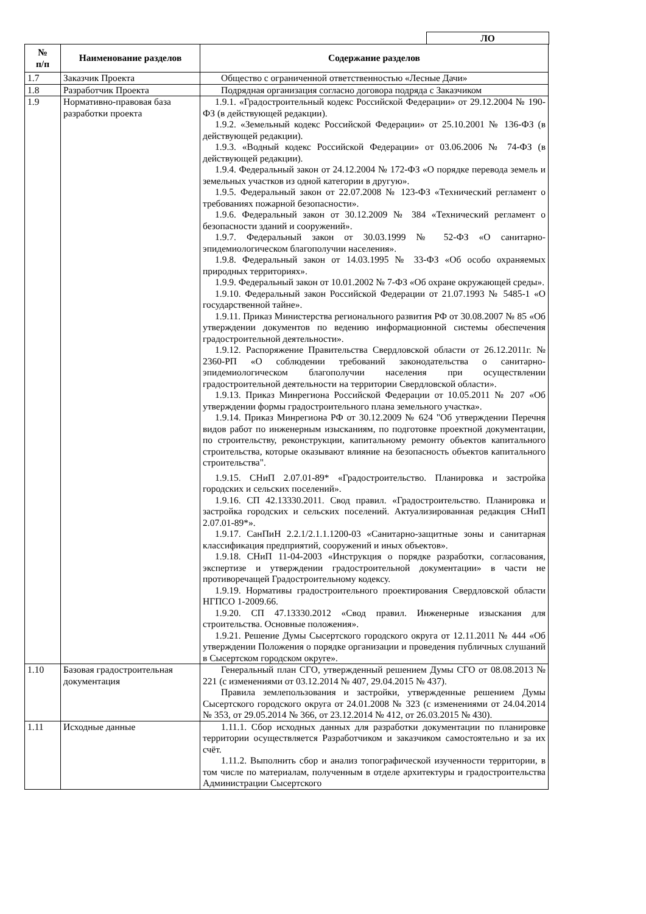ЛО
| № п/п | Наименование разделов | Содержание разделов |
| --- | --- | --- |
| 1.7 | Заказчик Проекта | Общество с ограниченной ответственностью «Лесные Дачи» |
| 1.8 | Разработчик Проекта | Подрядная организация согласно договора подряда с Заказчиком |
| 1.9 | Нормативно-правовая база разработки проекта | 1.9.1. «Градостроительный кодекс Российской Федерации» от 29.12.2004 № 190-ФЗ (в действующей редакции). 1.9.2. «Земельный кодекс Российской Федерации» от 25.10.2001 № 136-ФЗ (в действующей редакции). 1.9.3. «Водный кодекс Российской Федерации» от 03.06.2006 № 74-ФЗ (в действующей редакции). 1.9.4. Федеральный закон от 24.12.2004 № 172-ФЗ «О порядке перевода земель и земельных участков из одной категории в другую». 1.9.5. Федеральный закон от 22.07.2008 № 123-ФЗ «Технический регламент о требованиях пожарной безопасности». 1.9.6. Федеральный закон от 30.12.2009 № 384 «Технический регламент о безопасности зданий и сооружений». 1.9.7. Федеральный закон от 30.03.1999 № 52-ФЗ «О санитарно-эпидемиологическом благополучии населения». 1.9.8. Федеральный закон от 14.03.1995 № 33-ФЗ «Об особо охраняемых природных территориях». 1.9.9. Федеральный закон от 10.01.2002 № 7-ФЗ «Об охране окружающей среды». 1.9.10. Федеральный закон Российской Федерации от 21.07.1993 № 5485-1 «О государственной тайне». 1.9.11. Приказ Министерства регионального развития РФ от 30.08.2007 № 85 «Об утверждении документов по ведению информационной системы обеспечения градостроительной деятельности». 1.9.12. Распоряжение Правительства Свердловской области от 26.12.2011г. № 2360-РП «О соблюдении требований законодательства о санитарно-эпидемиологическом благополучии населения при осуществлении градостроительной деятельности на территории Свердловской области». 1.9.13. Приказ Минрегиона Российской Федерации от 10.05.2011 № 207 «Об утверждении формы градостроительного плана земельного участка». 1.9.14. Приказ Минрегиона РФ от 30.12.2009 № 624 "Об утверждении Перечня видов работ по инженерным изысканиям, по подготовке проектной документации, по строительству, реконструкции, капитальному ремонту объектов капитального строительства, которые оказывают влияние на безопасность объектов капитального строительства". 1.9.15. СНиП 2.07.01-89* «Градостроительство. Планировка и застройка городских и сельских поселений». 1.9.16. СП 42.13330.2011. Свод правил. «Градостроительство. Планировка и застройка городских и сельских поселений. Актуализированная редакция СНиП 2.07.01-89*». 1.9.17. СанПиН 2.2.1/2.1.1.1200-03 «Санитарно-защитные зоны и санитарная классификация предприятий, сооружений и иных объектов». 1.9.18. СНиП 11-04-2003 «Инструкция о порядке разработки, согласования, экспертизе и утверждении градостроительной документации» в части не противоречащей Градостроительному кодексу. 1.9.19. Нормативы градостроительного проектирования Свердловской области НГПСО 1-2009.66. 1.9.20. СП 47.13330.2012 «Свод правил. Инженерные изыскания для строительства. Основные положения». 1.9.21. Решение Думы Сысертского городского округа от 12.11.2011 № 444 «Об утверждении Положения о порядке организации и проведения публичных слушаний в Сысертском городском округе». |
| 1.10 | Базовая градостроительная документация | Генеральный план СГО, утвержденный решением Думы СГО от 08.08.2013 № 221 (с изменениями от 03.12.2014 № 407, 29.04.2015 № 437). Правила землепользования и застройки, утвержденные решением Думы Сысертского городского округа от 24.01.2008 № 323 (с изменениями от 24.04.2014 № 353, от 29.05.2014 № 366, от 23.12.2014 № 412, от 26.03.2015 № 430). |
| 1.11 | Исходные данные | 1.11.1. Сбор исходных данных для разработки документации по планировке территории осуществляется Разработчиком и заказчиком самостоятельно и за их счёт. 1.11.2. Выполнить сбор и анализ топографической изученности территории, в том числе по материалам, полученным в отделе архитектуры и градостроительства Администрации Сысертского |